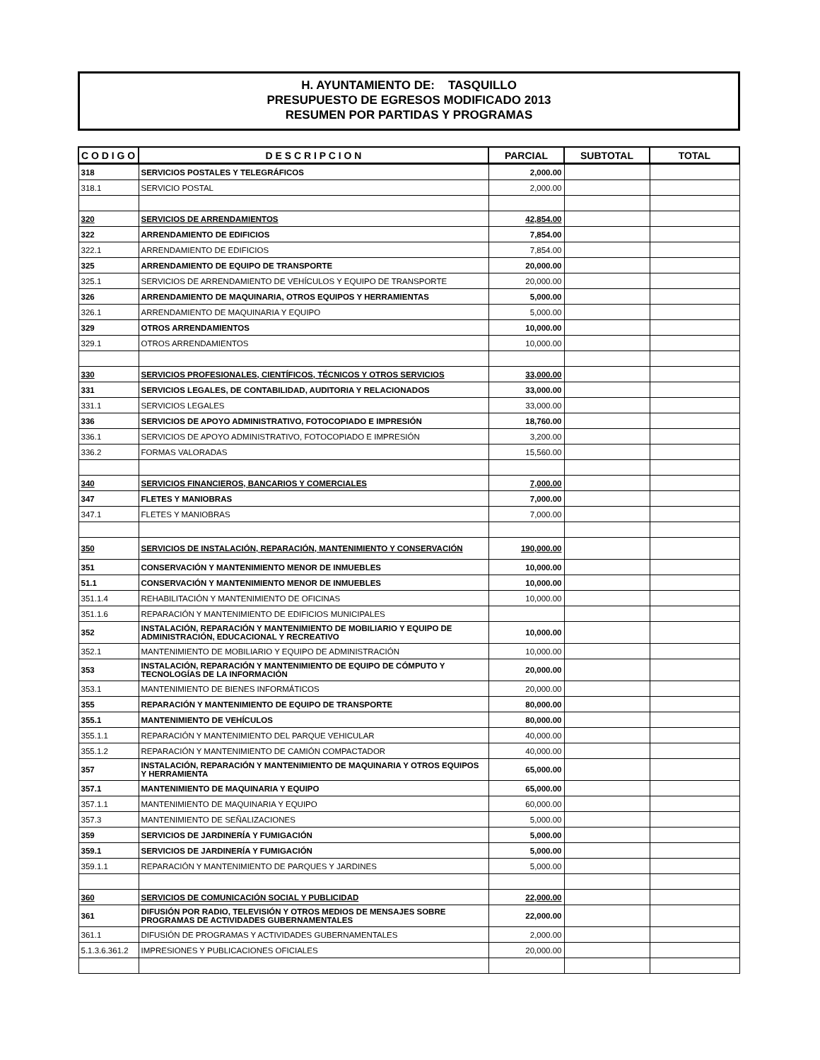H. AYUNTAMIENTO DE: TASQUILLO
PRESUPUESTO DE EGRESOS MODIFICADO 2013
RESUMEN POR PARTIDAS Y PROGRAMAS
| C O D I G O | D E S C R I P C I O N | PARCIAL | SUBTOTAL | TOTAL |
| --- | --- | --- | --- | --- |
| 318 | SERVICIOS POSTALES Y TELEGRÁFICOS | 2,000.00 | | |
| 318.1 | SERVICIO POSTAL | 2,000.00 | | |
| 320 | SERVICIOS DE ARRENDAMIENTOS | 42,854.00 | | |
| 322 | ARRENDAMIENTO DE EDIFICIOS | 7,854.00 | | |
| 322.1 | ARRENDAMIENTO DE EDIFICIOS | 7,854.00 | | |
| 325 | ARRENDAMIENTO DE EQUIPO DE TRANSPORTE | 20,000.00 | | |
| 325.1 | SERVICIOS DE ARRENDAMIENTO DE VEHÍCULOS Y EQUIPO DE TRANSPORTE | 20,000.00 | | |
| 326 | ARRENDAMIENTO DE MAQUINARIA, OTROS EQUIPOS Y HERRAMIENTAS | 5,000.00 | | |
| 326.1 | ARRENDAMIENTO DE MAQUINARIA Y EQUIPO | 5,000.00 | | |
| 329 | OTROS ARRENDAMIENTOS | 10,000.00 | | |
| 329.1 | OTROS ARRENDAMIENTOS | 10,000.00 | | |
| 330 | SERVICIOS PROFESIONALES, CIENTÍFICOS, TÉCNICOS Y OTROS SERVICIOS | 33,000.00 | | |
| 331 | SERVICIOS LEGALES, DE CONTABILIDAD, AUDITORIA Y RELACIONADOS | 33,000.00 | | |
| 331.1 | SERVICIOS LEGALES | 33,000.00 | | |
| 336 | SERVICIOS DE APOYO ADMINISTRATIVO, FOTOCOPIADO E IMPRESIÓN | 18,760.00 | | |
| 336.1 | SERVICIOS DE APOYO ADMINISTRATIVO, FOTOCOPIADO E IMPRESIÓN | 3,200.00 | | |
| 336.2 | FORMAS VALORADAS | 15,560.00 | | |
| 340 | SERVICIOS FINANCIEROS, BANCARIOS Y COMERCIALES | 7,000.00 | | |
| 347 | FLETES Y MANIOBRAS | 7,000.00 | | |
| 347.1 | FLETES Y MANIOBRAS | 7,000.00 | | |
| 350 | SERVICIOS DE INSTALACIÓN, REPARACIÓN, MANTENIMIENTO Y CONSERVACIÓN | 190,000.00 | | |
| 351 | CONSERVACIÓN Y MANTENIMIENTO MENOR DE INMUEBLES | 10,000.00 | | |
| 51.1 | CONSERVACIÓN Y MANTENIMIENTO MENOR DE INMUEBLES | 10,000.00 | | |
| 351.1.4 | REHABILITACIÓN Y MANTENIMIENTO DE OFICINAS | 10,000.00 | | |
| 351.1.6 | REPARACIÓN Y MANTENIMIENTO DE EDIFICIOS MUNICIPALES | | | |
| 352 | INSTALACIÓN, REPARACIÓN Y MANTENIMIENTO DE MOBILIARIO Y EQUIPO DE ADMINISTRACIÓN, EDUCACIONAL Y RECREATIVO | 10,000.00 | | |
| 352.1 | MANTENIMIENTO DE MOBILIARIO Y EQUIPO DE ADMINISTRACIÓN | 10,000.00 | | |
| 353 | INSTALACIÓN, REPARACIÓN Y MANTENIMIENTO DE EQUIPO DE CÓMPUTO Y TECNOLOGÍAS DE LA INFORMACIÓN | 20,000.00 | | |
| 353.1 | MANTENIMIENTO DE BIENES INFORMÁTICOS | 20,000.00 | | |
| 355 | REPARACIÓN Y MANTENIMIENTO DE EQUIPO DE TRANSPORTE | 80,000.00 | | |
| 355.1 | MANTENIMIENTO DE VEHÍCULOS | 80,000.00 | | |
| 355.1.1 | REPARACIÓN Y MANTENIMIENTO DEL PARQUE VEHICULAR | 40,000.00 | | |
| 355.1.2 | REPARACIÓN Y MANTENIMIENTO DE CAMIÓN COMPACTADOR | 40,000.00 | | |
| 357 | INSTALACIÓN, REPARACIÓN Y MANTENIMIENTO DE MAQUINARIA Y OTROS EQUIPOS Y HERRAMIENTA | 65,000.00 | | |
| 357.1 | MANTENIMIENTO DE MAQUINARIA Y EQUIPO | 65,000.00 | | |
| 357.1.1 | MANTENIMIENTO DE MAQUINARIA Y EQUIPO | 60,000.00 | | |
| 357.3 | MANTENIMIENTO DE SEÑALIZACIONES | 5,000.00 | | |
| 359 | SERVICIOS DE JARDINERÍA Y FUMIGACIÓN | 5,000.00 | | |
| 359.1 | SERVICIOS DE JARDINERÍA Y FUMIGACIÓN | 5,000.00 | | |
| 359.1.1 | REPARACIÓN Y MANTENIMIENTO DE PARQUES Y JARDINES | 5,000.00 | | |
| 360 | SERVICIOS DE COMUNICACIÓN SOCIAL Y PUBLICIDAD | 22,000.00 | | |
| 361 | DIFUSIÓN POR RADIO, TELEVISIÓN Y OTROS MEDIOS DE MENSAJES SOBRE PROGRAMAS DE ACTIVIDADES GUBERNAMENTALES | 22,000.00 | | |
| 361.1 | DIFUSIÓN DE PROGRAMAS Y ACTIVIDADES GUBERNAMENTALES | 2,000.00 | | |
| 5.1.3.6.361.2 | IMPRESIONES Y PUBLICACIONES OFICIALES | 20,000.00 | | |